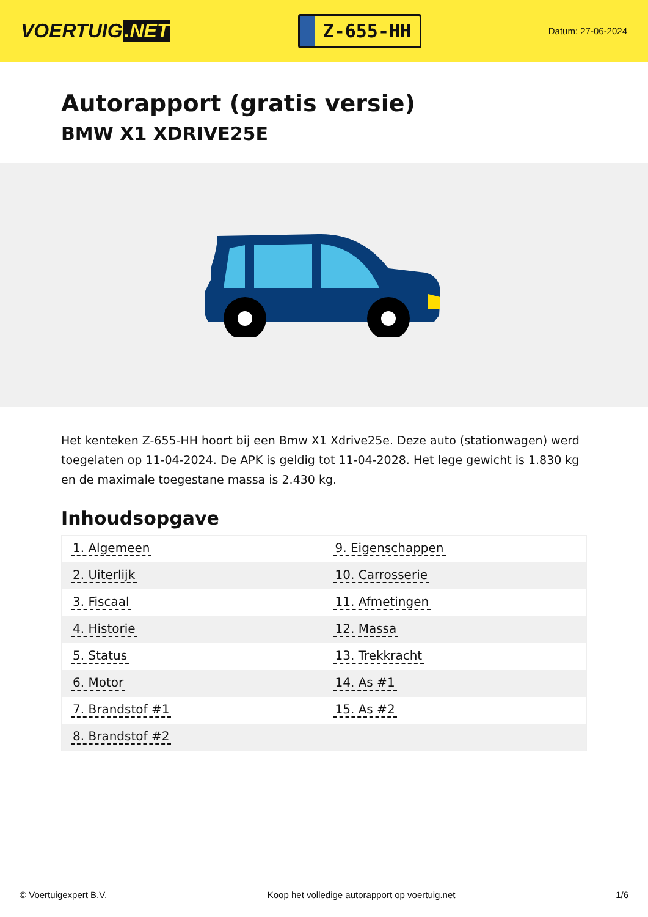VOERTUIG.NET
Z-655-HH
Datum: 27-06-2024
Autorapport (gratis versie)
BMW X1 XDRIVE25E
Het kenteken Z-655-HH hoort bij een Bmw X1 Xdrive25e. Deze auto (stationwagen) werd toegelaten op 11-04-2024. De APK is geldig tot 11-04-2028. Het lege gewicht is 1.830 kg en de maximale toegestane massa is 2.430 kg.
Inhoudsopgave
| 1. Algemeen | 9. Eigenschappen |
| 2. Uiterlijk | 10. Carrosserie |
| 3. Fiscaal | 11. Afmetingen |
| 4. Historie | 12. Massa |
| 5. Status | 13. Trekkracht |
| 6. Motor | 14. As #1 |
| 7. Brandstof #1 | 15. As #2 |
| 8. Brandstof #2 | |
© Voertuigexpert B.V. Koop het volledige autorapport op voertuig.net 1/6